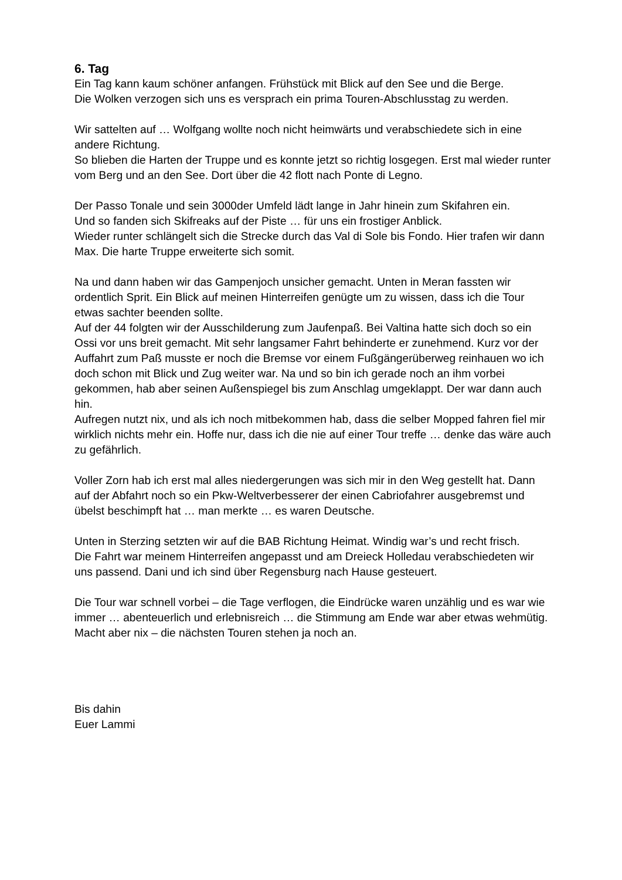6. Tag
Ein Tag kann kaum schöner anfangen. Frühstück mit Blick auf den See und die Berge.
Die Wolken verzogen sich uns es versprach ein prima Touren-Abschlusstag zu werden.
Wir sattelten auf … Wolfgang wollte noch nicht heimwärts und verabschiedete sich in eine andere Richtung.
So blieben die Harten der Truppe und es konnte jetzt so richtig losgegen. Erst mal wieder runter vom Berg und an den See. Dort über die 42 flott nach Ponte di Legno.
Der Passo Tonale und sein 3000der Umfeld lädt lange in Jahr hinein zum Skifahren ein.
Und so fanden sich Skifreaks auf der Piste … für uns ein frostiger Anblick.
Wieder runter schlängelt sich die Strecke durch das Val di Sole bis Fondo. Hier trafen wir dann Max. Die harte Truppe erweiterte sich somit.
Na und dann haben wir das Gampenjoch unsicher gemacht. Unten in Meran fassten wir ordentlich Sprit. Ein Blick auf meinen Hinterreifen genügte um zu wissen, dass ich die Tour etwas sachter beenden sollte.
Auf der 44 folgten wir der Ausschilderung zum Jaufenpaß. Bei Valtina hatte sich doch so ein Ossi vor uns breit gemacht. Mit sehr langsamer Fahrt behinderte er zunehmend. Kurz vor der Auffahrt zum Paß musste er noch die Bremse vor einem Fußgängerüberweg reinhauen wo ich doch schon mit Blick und Zug weiter war. Na und so bin ich gerade noch an ihm vorbei gekommen, hab aber seinen Außenspiegel bis zum Anschlag umgeklappt. Der war dann auch hin.
Aufregen nutzt nix, und als ich noch mitbekommen hab, dass die selber Mopped fahren fiel mir wirklich nichts mehr ein. Hoffe nur, dass ich die nie auf einer Tour treffe … denke das wäre auch zu gefährlich.
Voller Zorn hab ich erst mal alles niedergerungen was sich mir in den Weg gestellt hat. Dann auf der Abfahrt noch so ein Pkw-Weltverbesserer der einen Cabriofahrer ausgebremst und übelst beschimpft hat … man merkte … es waren Deutsche.
Unten in Sterzing setzten wir auf die BAB Richtung Heimat. Windig war’s und recht frisch.
Die Fahrt war meinem Hinterreifen angepasst und am Dreieck Holledau verabschiedeten wir uns passend. Dani und ich sind über Regensburg nach Hause gesteuert.
Die Tour war schnell vorbei – die Tage verflogen, die Eindrücke waren unzählig und es war wie immer … abenteuerlich und erlebnisreich … die Stimmung am Ende war aber etwas wehmütig.
Macht aber nix – die nächsten Touren stehen ja noch an.
Bis dahin
Euer Lammi